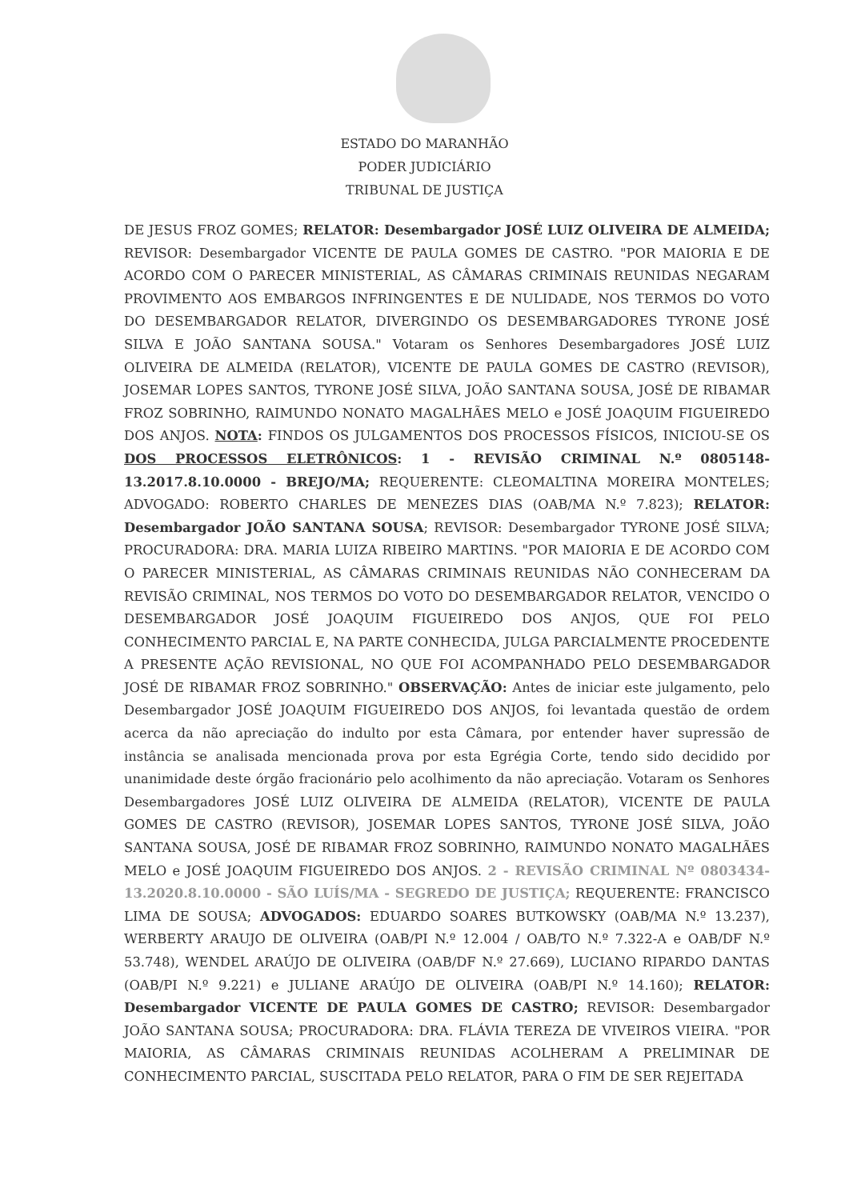ESTADO DO MARANHÃO
PODER JUDICIÁRIO
TRIBUNAL DE JUSTIÇA
DE JESUS FROZ GOMES; RELATOR: Desembargador JOSÉ LUIZ OLIVEIRA DE ALMEIDA; REVISOR: Desembargador VICENTE DE PAULA GOMES DE CASTRO. "POR MAIORIA E DE ACORDO COM O PARECER MINISTERIAL, AS CÂMARAS CRIMINAIS REUNIDAS NEGARAM PROVIMENTO AOS EMBARGOS INFRINGENTES E DE NULIDADE, NOS TERMOS DO VOTO DO DESEMBARGADOR RELATOR, DIVERGINDO OS DESEMBARGADORES TYRONE JOSÉ SILVA E JOÃO SANTANA SOUSA." Votaram os Senhores Desembargadores JOSÉ LUIZ OLIVEIRA DE ALMEIDA (RELATOR), VICENTE DE PAULA GOMES DE CASTRO (REVISOR), JOSEMAR LOPES SANTOS, TYRONE JOSÉ SILVA, JOÃO SANTANA SOUSA, JOSÉ DE RIBAMAR FROZ SOBRINHO, RAIMUNDO NONATO MAGALHÃES MELO e JOSÉ JOAQUIM FIGUEIREDO DOS ANJOS. NOTA: FINDOS OS JULGAMENTOS DOS PROCESSOS FÍSICOS, INICIOU-SE OS DOS PROCESSOS ELETRÔNICOS: 1 - REVISÃO CRIMINAL N.º 0805148-13.2017.8.10.0000 - BREJO/MA; REQUERENTE: CLEOMALTINA MOREIRA MONTELES; ADVOGADO: ROBERTO CHARLES DE MENEZES DIAS (OAB/MA N.º 7.823); RELATOR: Desembargador JOÃO SANTANA SOUSA; REVISOR: Desembargador TYRONE JOSÉ SILVA; PROCURADORA: DRA. MARIA LUIZA RIBEIRO MARTINS. "POR MAIORIA E DE ACORDO COM O PARECER MINISTERIAL, AS CÂMARAS CRIMINAIS REUNIDAS NÃO CONHECERAM DA REVISÃO CRIMINAL, NOS TERMOS DO VOTO DO DESEMBARGADOR RELATOR, VENCIDO O DESEMBARGADOR JOSÉ JOAQUIM FIGUEIREDO DOS ANJOS, QUE FOI PELO CONHECIMENTO PARCIAL E, NA PARTE CONHECIDA, JULGA PARCIALMENTE PROCEDENTE A PRESENTE AÇÃO REVISIONAL, NO QUE FOI ACOMPANHADO PELO DESEMBARGADOR JOSÉ DE RIBAMAR FROZ SOBRINHO." OBSERVAÇÃO: Antes de iniciar este julgamento, pelo Desembargador JOSÉ JOAQUIM FIGUEIREDO DOS ANJOS, foi levantada questão de ordem acerca da não apreciação do indulto por esta Câmara, por entender haver supressão de instância se analisada mencionada prova por esta Egrégia Corte, tendo sido decidido por unanimidade deste órgão fracionário pelo acolhimento da não apreciação. Votaram os Senhores Desembargadores JOSÉ LUIZ OLIVEIRA DE ALMEIDA (RELATOR), VICENTE DE PAULA GOMES DE CASTRO (REVISOR), JOSEMAR LOPES SANTOS, TYRONE JOSÉ SILVA, JOÃO SANTANA SOUSA, JOSÉ DE RIBAMAR FROZ SOBRINHO, RAIMUNDO NONATO MAGALHÃES MELO e JOSÉ JOAQUIM FIGUEIREDO DOS ANJOS. 2 - REVISÃO CRIMINAL Nº 0803434-13.2020.8.10.0000 - SÃO LUÍS/MA - SEGREDO DE JUSTIÇA; REQUERENTE: FRANCISCO LIMA DE SOUSA; ADVOGADOS: EDUARDO SOARES BUTKOWSKY (OAB/MA N.º 13.237), WERBERTY ARAUJO DE OLIVEIRA (OAB/PI N.º 12.004 / OAB/TO N.º 7.322-A e OAB/DF N.º 53.748), WENDEL ARAÚJO DE OLIVEIRA (OAB/DF N.º 27.669), LUCIANO RIPARDO DANTAS (OAB/PI N.º 9.221) e JULIANE ARAÚJO DE OLIVEIRA (OAB/PI N.º 14.160); RELATOR: Desembargador VICENTE DE PAULA GOMES DE CASTRO; REVISOR: Desembargador JOÃO SANTANA SOUSA; PROCURADORA: DRA. FLÁVIA TEREZA DE VIVEIROS VIEIRA. "POR MAIORIA, AS CÂMARAS CRIMINAIS REUNIDAS ACOLHERAM A PRELIMINAR DE CONHECIMENTO PARCIAL, SUSCITADA PELO RELATOR, PARA O FIM DE SER REJEITADA